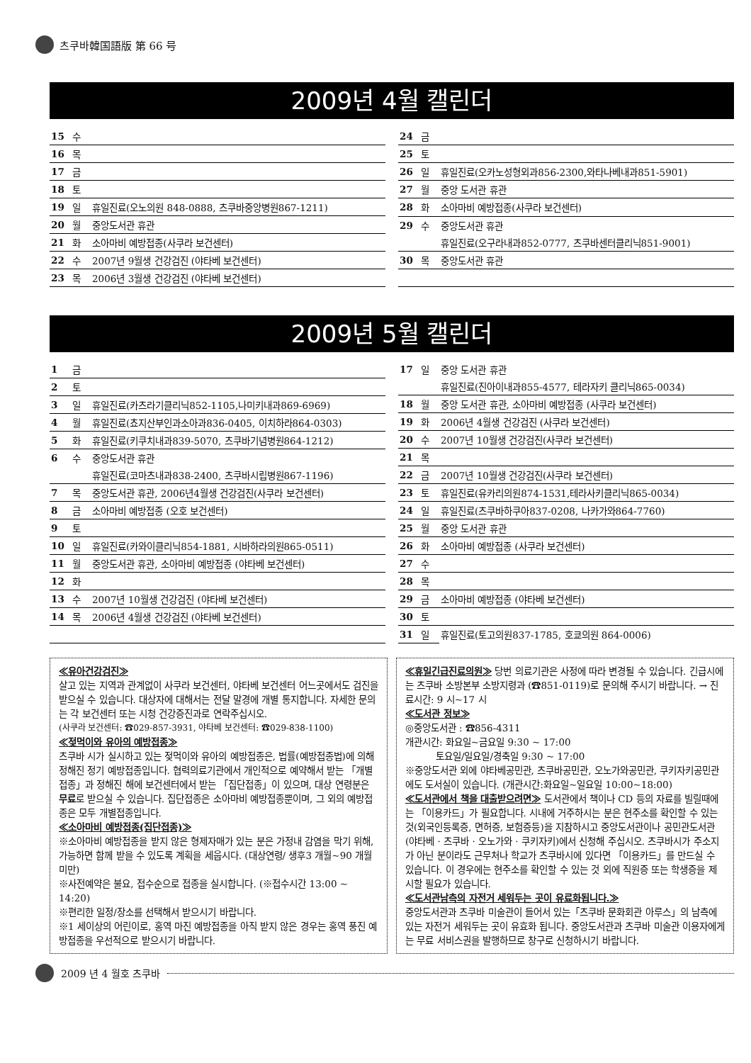츠쿠바韓国語版 第 66 号
2009년 4월 캘린더
| 15 | 수 | |
| 16 | 목 | |
| 17 | 금 | |
| 18 | 토 | |
| 19 | 일 | 휴일진료(오노의원 848-0888, 츠쿠바중앙병원867-1211) |
| 20 | 월 | 중앙도서관 휴관 |
| 21 | 화 | 소아마비 예방접종(사쿠라 보건센터) |
| 22 | 수 | 2007년 9월생 건강검진 (야타베 보건센터) |
| 23 | 목 | 2006년 3월생 건강검진 (야타베 보건센터) |
| 24 | 금 | |
| 25 | 토 | |
| 26 | 일 | 휴일진료(오카노성형외과856-2300,와타나베내과851-5901) |
| 27 | 월 | 중앙 도서관 휴관 |
| 28 | 화 | 소아마비 예방접종(사쿠라 보건센터) |
| 29 | 수 | 중앙도서관 휴관 |
| | | 휴일진료(오구라내과852-0777, 츠쿠바센터클리닉851-9001) |
| 30 | 목 | 중앙도서관 휴관 |
2009년 5월 캘린더
| 1 | 금 | |
| 2 | 토 | |
| 3 | 일 | 휴일진료(카츠라기클리닉852-1105,나미키내과869-6969) |
| 4 | 월 | 휴일진료(쵸지산부인과소아과836-0405, 이치하라864-0303) |
| 5 | 화 | 휴일진료(키쿠치내과839-5070, 츠쿠바기념병원864-1212) |
| 6 | 수 | 중앙도서관 휴관 |
| | | 휴일진료(코마츠내과838-2400, 츠쿠바시립병원867-1196) |
| 7 | 목 | 중앙도서관 휴관, 2006년4월생 건강검진(사쿠라 보건센터) |
| 8 | 금 | 소아마비 예방접종 (오호 보건센터) |
| 9 | 토 | |
| 10 | 일 | 휴일진료(카와이클리닉854-1881, 시바하라의원865-0511) |
| 11 | 월 | 중앙도서관 휴관, 소아마비 예방접종 (야타베 보건센터) |
| 12 | 화 | |
| 13 | 수 | 2007년 10월생 건강검진 (야타베 보건센터) |
| 14 | 목 | 2006년 4월생 건강검진 (야타베 보건센터) |
| 17 | 일 | 중앙 도서관 휴관 |
| | | 휴일진료(진아이내과855-4577, 테라자키 클리닉865-0034) |
| 18 | 월 | 중앙 도서관 휴관, 소아마비 예방접종 (사쿠라 보건센터) |
| 19 | 화 | 2006년 4월생 건강검진 (사쿠라 보건센터) |
| 20 | 수 | 2007년 10월생 건강검진(사쿠라 보건센터) |
| 21 | 목 | |
| 22 | 금 | 2007년 10월생 건강검진(사쿠라 보건센터) |
| 23 | 토 | 휴일진료(유카리의원874-1531,테라사키클리닉865-0034) |
| 24 | 일 | 휴일진료(츠쿠바하쿠아837-0208, 나카가와864-7760) |
| 25 | 월 | 중앙 도서관 휴관 |
| 26 | 화 | 소아마비 예방접종 (사쿠라 보건센터) |
| 27 | 수 | |
| 28 | 목 | |
| 29 | 금 | 소아마비 예방접종 (야타베 보건센터) |
| 30 | 토 | |
| 31 | 일 | 휴일진료(토고의원837-1785, 호쿄의원 864-0006) |
≪유아건강검진≫
살고 있는 지역과 관계없이 사쿠라 보건센터, 야타베 보건센터 어느곳에서도 검진을 받으실 수 있습니다. 대상자에 대해서는 전달 말경에 개별 통지합니다. 자세한 문의는 각 보건센터 또는 시청 건강증진과로 연락주십시오.
(사쿠라 보건센터: ☎029-857-3931, 야타베 보건센터: ☎029-838-1100)
≪젖먹이와 유아의 예방접종≫
츠쿠바 시가 실시하고 있는 젖먹이와 유아의 예방접종은, 법률(예방접종법)에 의해 정해진 정기 예방접종입니다. 협력의료기관에서 개인적으로 예약해서 받는 「개별접종」과 정해진 해에 보건센터에서 받는 「집단접종」이 있으며, 대상 연령분은 무료로 받으실 수 있습니다. 집단접종은 소아마비 예방접종뿐이며, 그 외의 예방접종은 모두 개별접종입니다.
≪소아마비 예방접종(집단접종)≫
※소아마비 예방접종을 받지 않은 형제자매가 있는 분은 가정내 감염을 막기 위해, 가능하면 함께 받을 수 있도록 계획을 세웁시다. (대상연령/ 생후3 개월~90 개월미만)
※사전예약은 불요, 접수순으로 접종을 실시합니다. (※접수시간 13:00 ~ 14:20)
※편리한 일정/장소를 선택해서 받으시기 바랍니다.
※1 세이상의 어린이로, 홍역 마진 예방접종을 아직 받지 않은 경우는 홍역 풍진 예방접종을 우선적으로 받으시기 바랍니다.
≪휴일긴급진료의원≫ 당번 의료기관은 사정에 따라 변경될 수 있습니다. 긴급시에는 츠쿠바 소방본부 소방지령과 (☎851-0119)로 문의해 주시기 바랍니다. → 진료시간: 9 시~17 시
≪도서관 정보≫
◎중앙도서관 : ☎856-4311
개관시간: 화요일~금요일 9:30 ~ 17:00
토요일/일요일/경축일 9:30 ~ 17:00
※중앙도서관 외에 야타베공민관, 츠쿠바공민관, 오노가와공민관, 쿠키자키공민관에도 도서실이 있습니다. (개관시간:화요일~일요일 10:00~18:00)
≪도서관에서 책을 대출받으려면≫ 도서관에서 책이나 CD 등의 자료를 빌릴때에는 「이용카드」가 필요합니다. 시내에 거주하시는 분은 현주소를 확인할 수 있는 것(외국인등록증, 면허증, 보험증등)을 지참하시고 중앙도서관이나 공민관도서관 (야타베 · 츠쿠바 · 오노가와 · 쿠키자키)에서 신청해 주십시오. 츠쿠바시가 주소지가 아닌 분이라도 근무처나 학교가 츠쿠바시에 있다면 「이용카드」를 만드실 수 있습니다. 이 경우에는 현주소를 확인할 수 있는 것 외에 직원증 또는 학생증을 제시할 필요가 있습니다.
≪도서관남측의 자전거 세워두는 곳이 유료화됩니다.≫
중앙도서관과 츠쿠바 미술관이 들어서 있는「츠쿠바 문화회관 아루스」의 남측에 있는 자전거 세워두는 곳이 유효화 됩니다. 중앙도서관과 츠쿠바 미술관 이용자에게는 무료 서비스권을 발행하므로 창구로 신청하시기 바랍니다.
2009 년 4 월호 츠쿠바